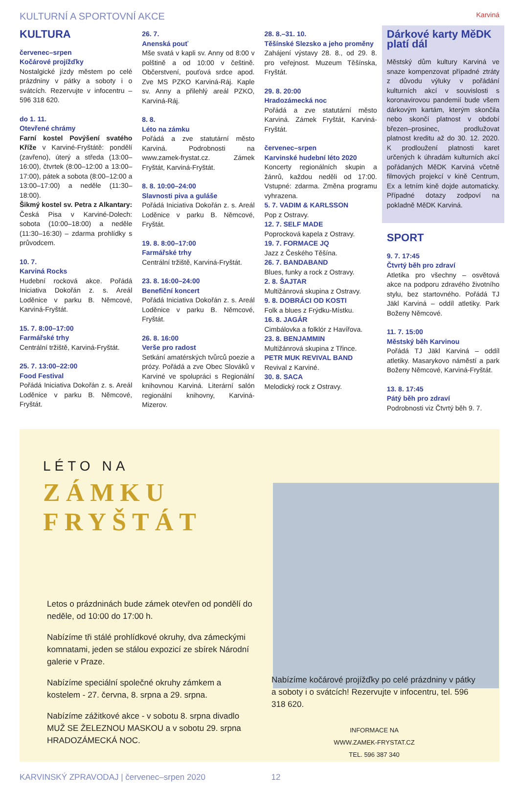KULTURNÍ A SPORTOVNÍ AKCE Karviná
KULTURA
červenec–srpen
Kočárové projížďky
Nostalgické jízdy městem po celé prázdniny v pátky a soboty i o svátcích. Rezervujte v infocentru – 596 318 620.
do 1. 11.
Otevřené chrámy
Farní kostel Povýšení svatého Kříže v Karviné-Fryštátě: pondělí (zavřeno), úterý a středa (13:00–16:00), čtvrtek (8:00–12:00 a 13:00–17:00), pátek a sobota (8:00–12:00 a 13:00–17:00) a neděle (11:30–18:00).
Šikmý kostel sv. Petra z Alkantary: Česká Pisa v Karviné-Dolech: sobota (10:00–18:00) a neděle (11:30–16:30) – zdarma prohlídky s průvodcem.
10. 7.
Karviná Rocks
Hudební rocková akce. Pořádá Iniciativa Dokořán z. s. Areál Loděnice v parku B. Němcové, Karviná-Fryštát.
15. 7. 8:00–17:00
Farmářské trhy
Centrální tržiště, Karviná-Fryštát.
25. 7. 13:00–22:00
Food Festival
Pořádá Iniciativa Dokořán z. s. Areál Loděnice v parku B. Němcové, Fryštát.
26. 7.
Anenská pouť
Mše svatá v kapli sv. Anny od 8:00 v polštině a od 10:00 v češtině. Občerstvení, pouťová srdce apod. Zve MS PZKO Karviná-Ráj. Kaple sv. Anny a přilehlý areál PZKO, Karviná-Ráj.
8. 8.
Léto na zámku
Pořádá a zve statutární město Karviná. Podrobnosti na www.zamek-frystat.cz. Zámek Fryštát, Karviná-Fryštát.
8. 8. 10:00–24:00
Slavnosti piva a guláše
Pořádá Iniciativa Dokořán z. s. Areál Loděnice v parku B. Němcové, Fryštát.
19. 8. 8:00–17:00
Farmářské trhy
Centrální tržiště, Karviná-Fryštát.
23. 8. 16:00–24:00
Benefiční koncert
Pořádá Iniciativa Dokořán z. s. Areál Loděnice v parku B. Němcové, Fryštát.
26. 8. 16:00
Verše pro radost
Setkání amatérských tvůrců poezie a prózy. Pořádá a zve Obec Slováků v Karviné ve spolupráci s Regionální knihovnou Karviná. Literární salón regionální knihovny, Karviná-Mizerov.
28. 8.–31. 10.
Těšínské Slezsko a jeho proměny
Zahájení výstavy 28. 8., od 29. 8. pro veřejnost. Muzeum Těšínska, Fryštát.
29. 8. 20:00
Hradozámecká noc
Pořádá a zve statutární město Karviná. Zámek Fryštát, Karviná-Fryštát.
červenec–srpen
Karvinské hudební léto 2020
Koncerty regionálních skupin a žánrů, každou neděli od 17:00. Vstupné: zdarma. Změna programu vyhrazena.
5. 7. VADIM & KARLSSON
Pop z Ostravy.
12. 7. SELF MADE
Poprocková kapela z Ostravy.
19. 7. FORMACE JQ
Jazz z Českého Těšína.
26. 7. BANDABAND
Blues, funky a rock z Ostravy.
2. 8. ŠAJTAR
Multižánrová skupina z Ostravy.
9. 8. DOBRÁCI OD KOSTI
Folk a blues z Frýdku-Místku.
16. 8. JAGÁR
Cimbálovka a folklór z Havířova.
23. 8. BENJAMMIN
Multižánrová skupina z Třince.
PETR MUK REVIVAL BAND
Revival z Karviné.
30. 8. SACA
Melodický rock z Ostravy.
Dárkové karty MěDK platí dál
Městský dům kultury Karviná ve snaze kompenzovat případné ztráty z důvodu výluky v pořádání kulturních akcí v souvislosti s koronavirovou pandemií bude všem dárkovým kartám, kterým skončila nebo skončí platnost v období březen–prosinec, prodlužovat platnost kreditu až do 30. 12. 2020. K prodloužení platnosti karet určených k úhradám kulturních akcí pořádaných MěDK Karviná včetně filmových projekcí v kině Centrum, Ex a letním kině dojde automaticky. Případné dotazy zodpoví na pokladně MěDK Karviná.
SPORT
9. 7. 17:45
Čtvrtý běh pro zdraví
Atletika pro všechny – osvětová akce na podporu zdravého životního stylu, bez startovného. Pořádá TJ Jäkl Karviná – oddíl atletiky. Park Boženy Němcové.
11. 7. 15:00
Městský běh Karvinou
Pořádá TJ Jäkl Karviná – oddíl atletiky. Masarykovo náměstí a park Boženy Němcové, Karviná-Fryštát.
13. 8. 17:45
Pátý běh pro zdraví
Podrobnosti viz Čtvrtý běh 9. 7.
LÉTO NA
ZÁMKU
FRYŠTÁT
Letos o prázdninách bude zámek otevřen od pondělí do neděle, od 10:00 do 17:00 h.
Nabízíme tři stálé prohlídkové okruhy, dva zámeckými komnatami, jeden se stálou expozicí ze sbírek Národní galerie v Praze.
Nabízíme speciální společné okruhy zámkem a kostelem - 27. června, 8. srpna a 29. srpna.
Nabízíme zážitkové akce - v sobotu 8. srpna divadlo MUŽ SE ŽELEZNOU MASKOU a v sobotu 29. srpna HRADOZÁMECKÁ NOC.
Nabízíme kočárové projížďky po celé prázdniny v pátky a soboty i o svátcích! Rezervujte v infocentru, tel. 596 318 620.
INFORMACE NA
WWW.ZAMEK-FRYSTAT.CZ
TEL. 596 387 340
KARVINSKÝ ZPRAVODAJ | červenec–srpen 2020 12